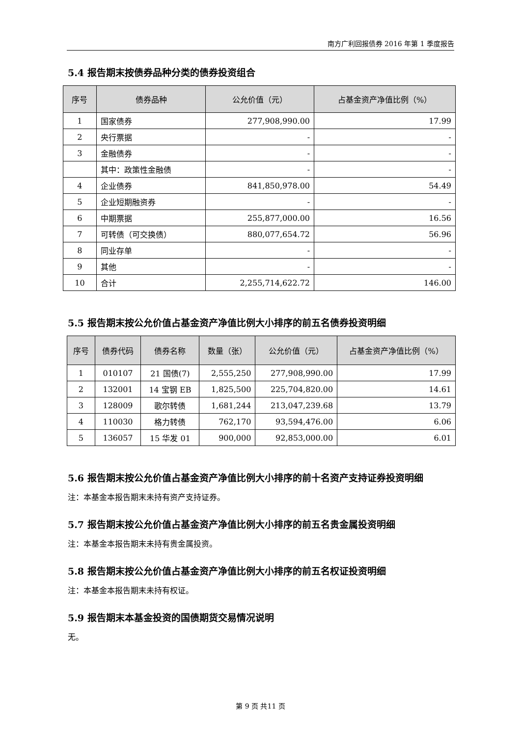南方广利回报债券 2016 年第 1 季度报告
5.4 报告期末按债券品种分类的债券投资组合
| 序号 | 债券品种 | 公允价值（元） | 占基金资产净值比例（%） |
| --- | --- | --- | --- |
| 1 | 国家债券 | 277,908,990.00 | 17.99 |
| 2 | 央行票据 | - | - |
| 3 | 金融债券 | - | - |
| | 其中：政策性金融债 | - | - |
| 4 | 企业债券 | 841,850,978.00 | 54.49 |
| 5 | 企业短期融资券 | - | - |
| 6 | 中期票据 | 255,877,000.00 | 16.56 |
| 7 | 可转债（可交换债） | 880,077,654.72 | 56.96 |
| 8 | 同业存单 | - | - |
| 9 | 其他 | - | - |
| 10 | 合计 | 2,255,714,622.72 | 146.00 |
5.5 报告期末按公允价值占基金资产净值比例大小排序的前五名债券投资明细
| 序号 | 债券代码 | 债券名称 | 数量（张） | 公允价值（元） | 占基金资产净值比例（%） |
| --- | --- | --- | --- | --- | --- |
| 1 | 010107 | 21 国债(7) | 2,555,250 | 277,908,990.00 | 17.99 |
| 2 | 132001 | 14 宝钢 EB | 1,825,500 | 225,704,820.00 | 14.61 |
| 3 | 128009 | 歌尔转债 | 1,681,244 | 213,047,239.68 | 13.79 |
| 4 | 110030 | 格力转债 | 762,170 | 93,594,476.00 | 6.06 |
| 5 | 136057 | 15 华发 01 | 900,000 | 92,853,000.00 | 6.01 |
5.6 报告期末按公允价值占基金资产净值比例大小排序的前十名资产支持证券投资明细
注：本基金本报告期末未持有资产支持证券。
5.7 报告期末按公允价值占基金资产净值比例大小排序的前五名贵金属投资明细
注：本基金本报告期末未持有贵金属投资。
5.8 报告期末按公允价值占基金资产净值比例大小排序的前五名权证投资明细
注：本基金本报告期末未持有权证。
5.9 报告期末本基金投资的国债期货交易情况说明
无。
第 9 页 共11 页